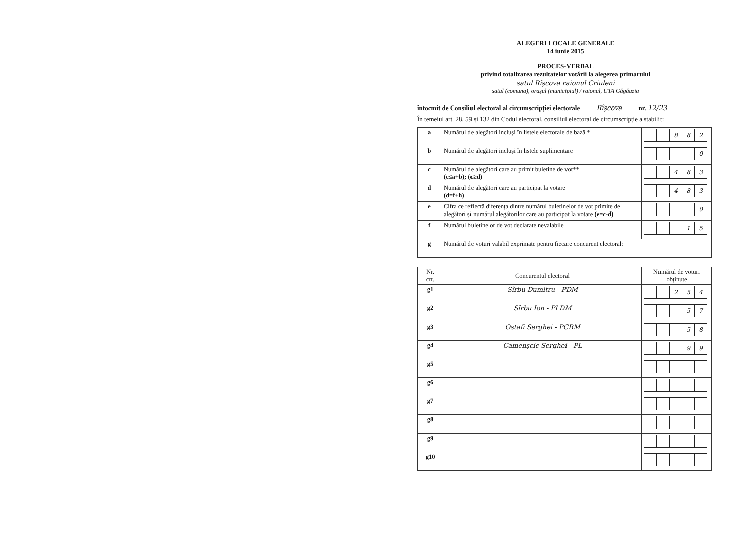ALEGERI LOCALE GENERALE
14 iunie 2015
PROCES-VERBAL
privind totalizarea rezultatelor votării la alegerea primarului
satul Rîșcova raionul Criuleni
satul (comuna), orașul (municipiul) / raionul, UTA Găgăuzia
întocmit de Consiliul electoral al circumscripției electorale Rîșcova nr. 12/23
În temeiul art. 28, 59 și 132 din Codul electoral, consiliul electoral de circumscripție a stabilit:
| a | Numărul de alegători incluși în listele electorale de bază * | 8 8 2 |
| b | Numărul de alegători incluși în listele suplimentare | 0 |
| c | Numărul de alegători care au primit buletine de vot** (c≤a+b); (c≥d) | 4 8 3 |
| d | Numărul de alegători care au participat la votare (d=f+h) | 4 8 3 |
| e | Cifra ce reflectă diferența dintre numărul buletinelor de vot primite de alegători și numărul alegătorilor care au participat la votare (e=c-d) | 0 |
| f | Numărul buletinelor de vot declarate nevalabile | 1 5 |
| g | Numărul de voturi valabil exprimate pentru fiecare concurent electoral: | |
| Nr. crt. | Concurentul electoral | Numărul de voturi obținute |
| --- | --- | --- |
| g1 | Sîrbu Dumitru - PDM | 2 5 4 |
| g2 | Sîrbu Ion - PLDM | 5 7 |
| g3 | Ostafi Serghei - PCRM | 5 8 |
| g4 | Camenșcic Serghei - PL | 9 9 |
| g5 | | |
| g6 | | |
| g7 | | |
| g8 | | |
| g9 | | |
| g10 | | |